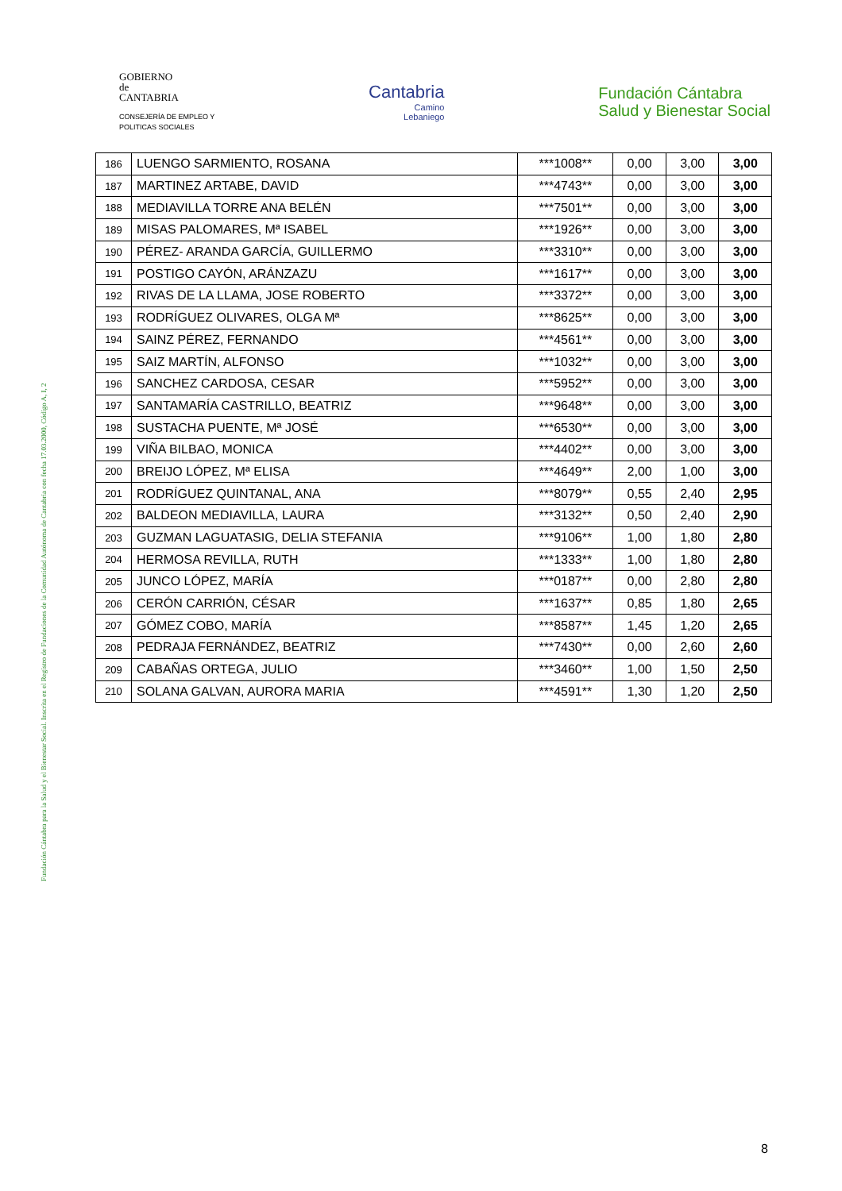GOBIERNO
de
CANTABRIA
CONSEJERÍA DE EMPLEO Y
POLITICAS SOCIALES
Cantabria
Camino
Lebaniego
Fundación Cántabra
Salud y Bienestar Social
| 186 | LUENGO SARMIENTO, ROSANA | ***1008** | 0,00 | 3,00 | 3,00 |
| 187 | MARTINEZ ARTABE, DAVID | ***4743** | 0,00 | 3,00 | 3,00 |
| 188 | MEDIAVILLA TORRE ANA BELÉN | ***7501** | 0,00 | 3,00 | 3,00 |
| 189 | MISAS PALOMARES, Mª ISABEL | ***1926** | 0,00 | 3,00 | 3,00 |
| 190 | PÉREZ- ARANDA GARCÍA, GUILLERMO | ***3310** | 0,00 | 3,00 | 3,00 |
| 191 | POSTIGO CAYÓN, ARÁNZAZU | ***1617** | 0,00 | 3,00 | 3,00 |
| 192 | RIVAS DE LA LLAMA, JOSE ROBERTO | ***3372** | 0,00 | 3,00 | 3,00 |
| 193 | RODRÍGUEZ OLIVARES, OLGA Mª | ***8625** | 0,00 | 3,00 | 3,00 |
| 194 | SAINZ PÉREZ, FERNANDO | ***4561** | 0,00 | 3,00 | 3,00 |
| 195 | SAIZ MARTÍN, ALFONSO | ***1032** | 0,00 | 3,00 | 3,00 |
| 196 | SANCHEZ CARDOSA, CESAR | ***5952** | 0,00 | 3,00 | 3,00 |
| 197 | SANTAMARÍA CASTRILLO, BEATRIZ | ***9648** | 0,00 | 3,00 | 3,00 |
| 198 | SUSTACHA PUENTE, Mª JOSÉ | ***6530** | 0,00 | 3,00 | 3,00 |
| 199 | VIÑA BILBAO, MONICA | ***4402** | 0,00 | 3,00 | 3,00 |
| 200 | BREIJO LÓPEZ, Mª ELISA | ***4649** | 2,00 | 1,00 | 3,00 |
| 201 | RODRÍGUEZ QUINTANAL, ANA | ***8079** | 0,55 | 2,40 | 2,95 |
| 202 | BALDEON MEDIAVILLA, LAURA | ***3132** | 0,50 | 2,40 | 2,90 |
| 203 | GUZMAN LAGUATASIG, DELIA STEFANIA | ***9106** | 1,00 | 1,80 | 2,80 |
| 204 | HERMOSA REVILLA, RUTH | ***1333** | 1,00 | 1,80 | 2,80 |
| 205 | JUNCO LÓPEZ, MARÍA | ***0187** | 0,00 | 2,80 | 2,80 |
| 206 | CERÓN CARRIÓN, CÉSAR | ***1637** | 0,85 | 1,80 | 2,65 |
| 207 | GÓMEZ COBO, MARÍA | ***8587** | 1,45 | 1,20 | 2,65 |
| 208 | PEDRAJA FERNÁNDEZ, BEATRIZ | ***7430** | 0,00 | 2,60 | 2,60 |
| 209 | CABAÑAS ORTEGA, JULIO | ***3460** | 1,00 | 1,50 | 2,50 |
| 210 | SOLANA GALVAN, AURORA MARIA | ***4591** | 1,30 | 1,20 | 2,50 |
Fundación Cántabra para la Salud y el Bienestar Social. Inscrita en el Registro de Fundaciones de la Comunidad Autónoma de Cantabria con fecha 17.03.2000, Código A, I, 2
8